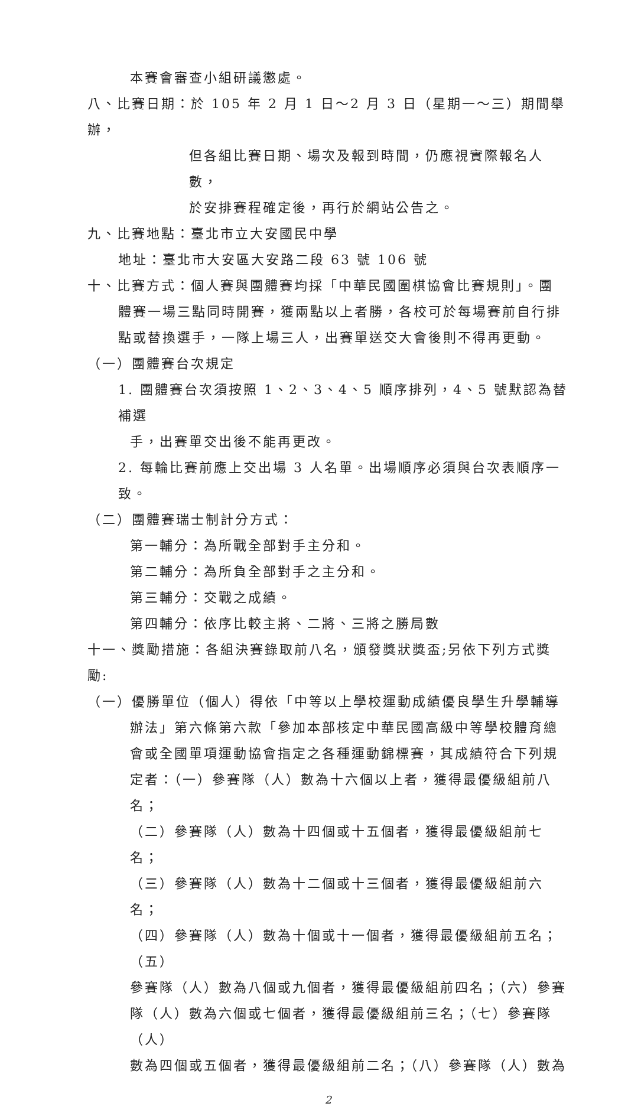本賽會審查小組研議懲處。
八、比賽日期：於 105 年 2 月 1 日～2 月 3 日（星期一～三）期間舉辦，
但各組比賽日期、場次及報到時間，仍應視實際報名人數，
於安排賽程確定後，再行於網站公告之。
九、比賽地點：臺北市立大安國民中學
地址：臺北市大安區大安路二段 63 號 106 號
十、比賽方式：個人賽與團體賽均採「中華民國圍棋協會比賽規則」。團
體賽一場三點同時開賽，獲兩點以上者勝，各校可於每場賽前自行排
點或替換選手，一隊上場三人，出賽單送交大會後則不得再更動。
（一）團體賽台次規定
1. 團體賽台次須按照 1、2、3、4、5 順序排列，4、5 號默認為替補選
手，出賽單交出後不能再更改。
2. 每輪比賽前應上交出場 3 人名單。出場順序必須與台次表順序一致。
（二）團體賽瑞士制計分方式：
第一輔分：為所戰全部對手主分和。
第二輔分：為所負全部對手之主分和。
第三輔分：交戰之成績。
第四輔分：依序比較主將、二將、三將之勝局數
十一、獎勵措施：各組決賽錄取前八名，頒發獎狀獎盃;另依下列方式獎勵:
（一）優勝單位（個人）得依「中等以上學校運動成績優良學生升學輔導
辦法」第六條第六款「參加本部核定中華民國高級中等學校體育總
會或全國單項運動協會指定之各種運動錦標賽，其成績符合下列規
定者：（一）參賽隊（人）數為十六個以上者，獲得最優級組前八名；
（二）參賽隊（人）數為十四個或十五個者，獲得最優級組前七名；
（三）參賽隊（人）數為十二個或十三個者，獲得最優級組前六名；
（四）參賽隊（人）數為十個或十一個者，獲得最優級組前五名；（五）
參賽隊（人）數為八個或九個者，獲得最優級組前四名；（六）參賽
隊（人）數為六個或七個者，獲得最優級組前三名；（七）參賽隊（人）
數為四個或五個者，獲得最優級組前二名；（八）參賽隊（人）數為
2